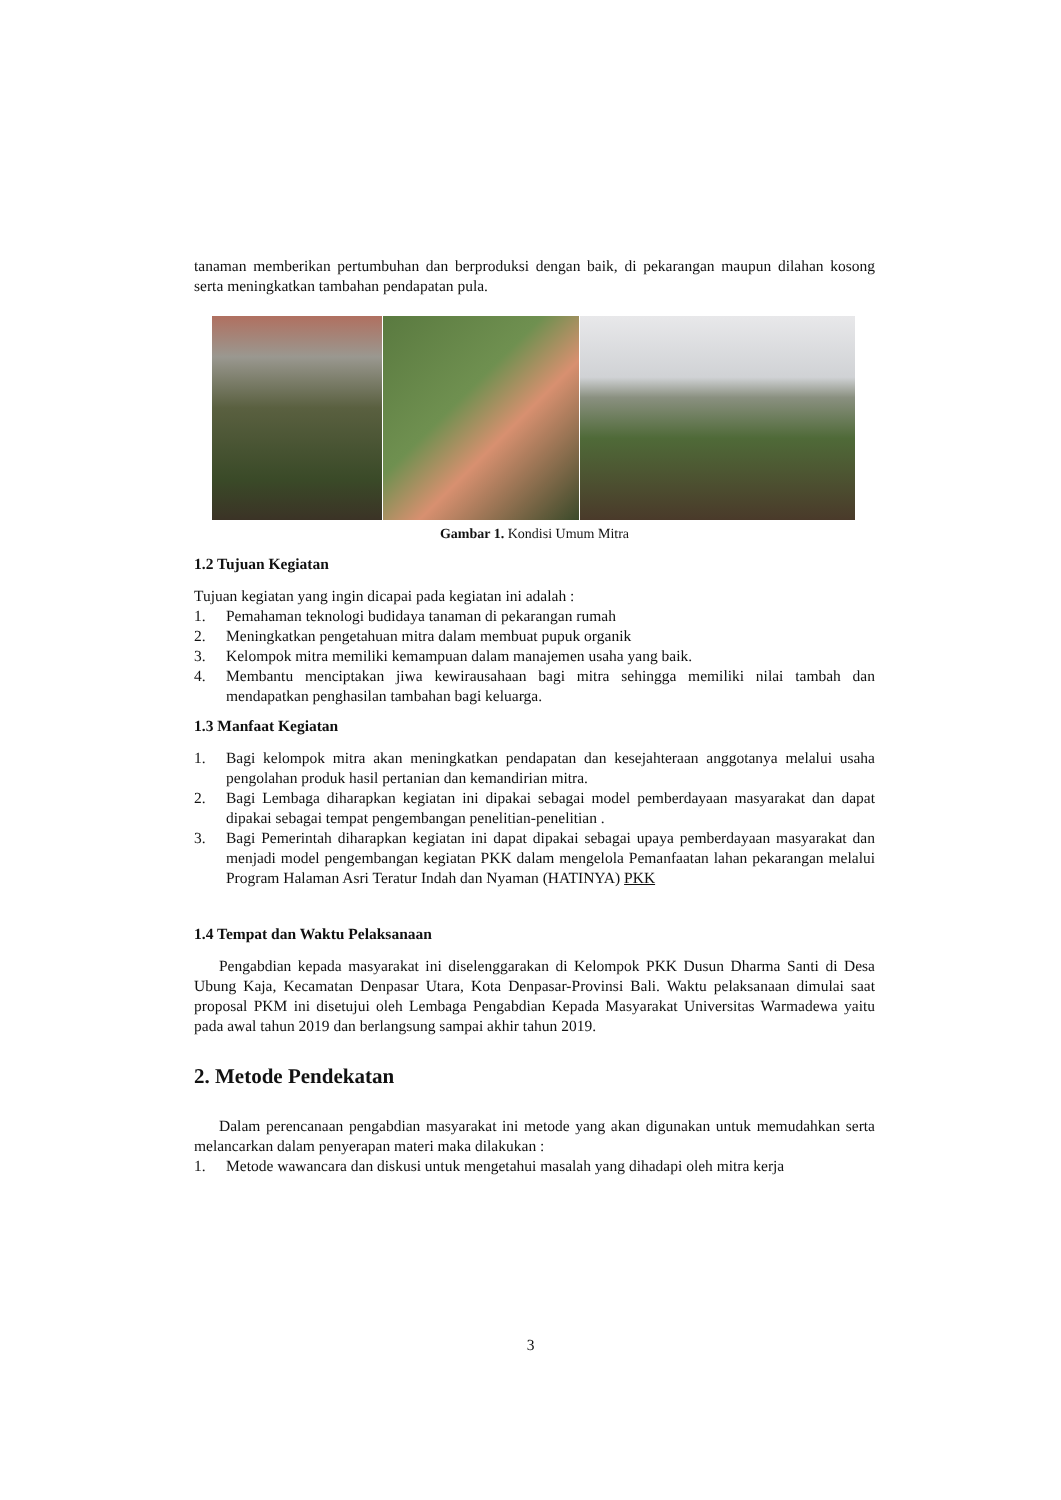tanaman memberikan pertumbuhan dan berproduksi dengan baik, di pekarangan maupun dilahan kosong serta meningkatkan tambahan pendapatan pula.
Gambar 1. Kondisi Umum Mitra
1.2 Tujuan Kegiatan
Tujuan kegiatan yang ingin dicapai pada kegiatan ini adalah :
1. Pemahaman teknologi budidaya tanaman di pekarangan rumah
2. Meningkatkan pengetahuan mitra dalam membuat pupuk organik
3. Kelompok mitra memiliki kemampuan dalam manajemen usaha yang baik.
4. Membantu menciptakan jiwa kewirausahaan bagi mitra sehingga memiliki nilai tambah dan mendapatkan penghasilan tambahan bagi keluarga.
1.3 Manfaat Kegiatan
1. Bagi kelompok mitra akan meningkatkan pendapatan dan kesejahteraan anggotanya melalui usaha pengolahan produk hasil pertanian dan kemandirian mitra.
2. Bagi Lembaga diharapkan kegiatan ini dipakai sebagai model pemberdayaan masyarakat dan dapat dipakai sebagai tempat pengembangan penelitian-penelitian .
3. Bagi Pemerintah diharapkan kegiatan ini dapat dipakai sebagai upaya pemberdayaan masyarakat dan menjadi model pengembangan kegiatan PKK dalam mengelola Pemanfaatan lahan pekarangan melalui Program Halaman Asri Teratur Indah dan Nyaman (HATINYA) PKK
1.4 Tempat dan Waktu Pelaksanaan
Pengabdian kepada masyarakat ini diselenggarakan di Kelompok PKK Dusun Dharma Santi di Desa Ubung Kaja, Kecamatan Denpasar Utara, Kota Denpasar-Provinsi Bali. Waktu pelaksanaan dimulai saat proposal PKM ini disetujui oleh Lembaga Pengabdian Kepada Masyarakat Universitas Warmadewa yaitu pada awal tahun 2019 dan berlangsung sampai akhir tahun 2019.
2. Metode Pendekatan
Dalam perencanaan pengabdian masyarakat ini metode yang akan digunakan untuk memudahkan serta melancarkan dalam penyerapan materi maka dilakukan :
1. Metode wawancara dan diskusi untuk mengetahui masalah yang dihadapi oleh mitra kerja
3